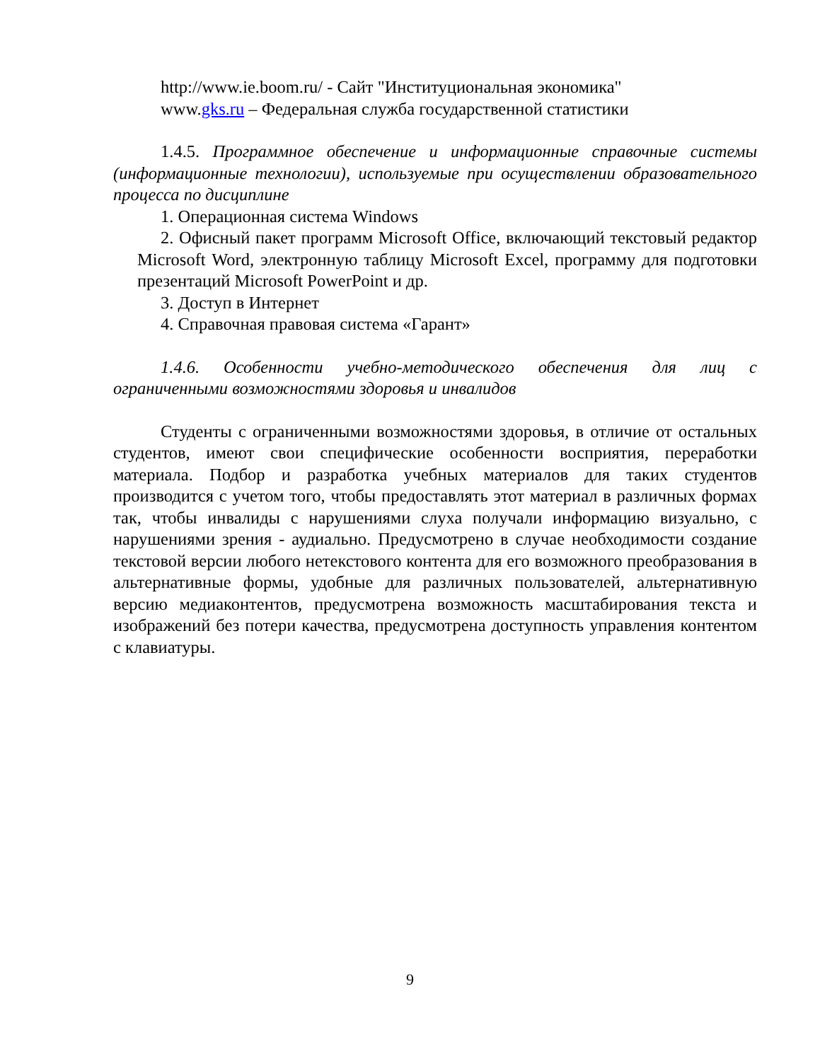http://www.ie.boom.ru/ - Сайт "Институциональная экономика"
www.gks.ru – Федеральная служба государственной статистики
1.4.5. Программное обеспечение и информационные справочные системы (информационные технологии), используемые при осуществлении образовательного процесса по дисциплине
1. Операционная система Windows
2. Офисный пакет программ Microsoft Office, включающий текстовый редактор Microsoft Word, электронную таблицу Microsoft Excel, программу для подготовки презентаций Microsoft PowerPoint и др.
3. Доступ в Интернет
4. Справочная правовая система «Гарант»
1.4.6. Особенности учебно-методического обеспечения для лиц с ограниченными возможностями здоровья и инвалидов
Студенты с ограниченными возможностями здоровья, в отличие от остальных студентов, имеют свои специфические особенности восприятия, переработки материала. Подбор и разработка учебных материалов для таких студентов производится с учетом того, чтобы предоставлять этот материал в различных формах так, чтобы инвалиды с нарушениями слуха получали информацию визуально, с нарушениями зрения - аудиально. Предусмотрено в случае необходимости создание текстовой версии любого нетекстового контента для его возможного преобразования в альтернативные формы, удобные для различных пользователей, альтернативную версию медиаконтентов, предусмотрена возможность масштабирования текста и изображений без потери качества, предусмотрена доступность управления контентом с клавиатуры.
9